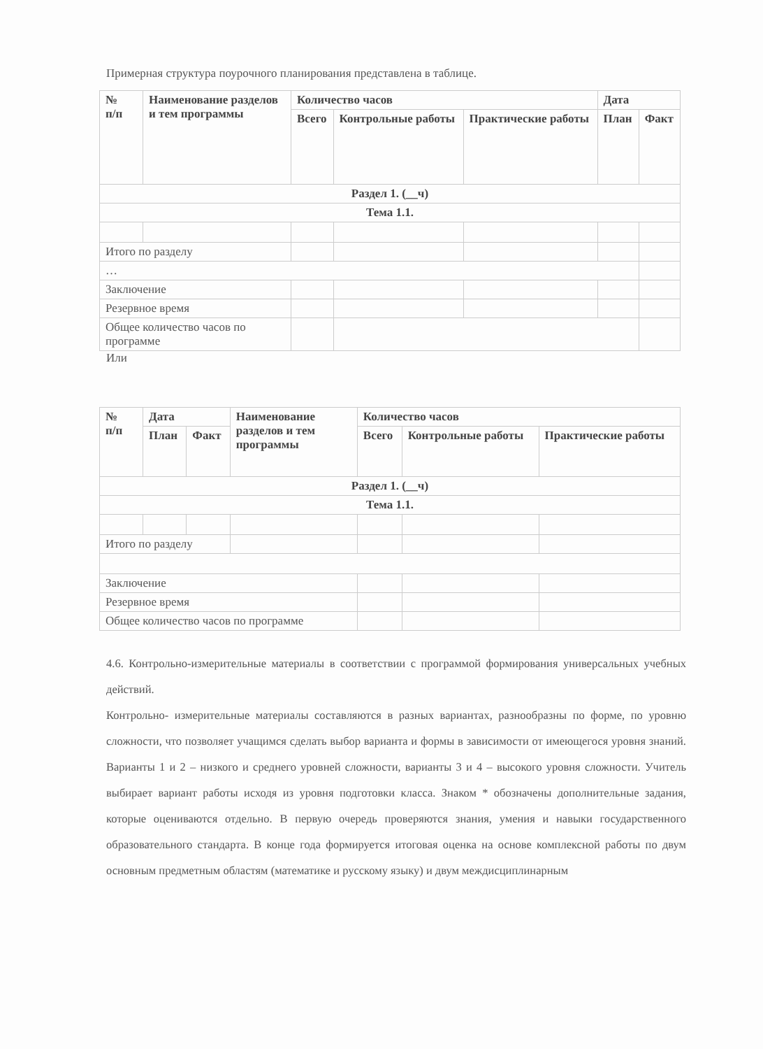Примерная структура поурочного планирования представлена в таблице.
| № п/п | Наименование разделов и тем программы | Количество часов | | | Дата | |
| --- | --- | --- | --- | --- | --- | --- |
| | | Всего | Контрольные работы | Практические работы | План | Факт |
| Раздел 1. (__ч) | | | | | | |
| Тема 1.1. | | | | | | |
| Итого по разделу | | | | | | |
| … | | | | | | |
| Заключение | | | | | | |
| Резервное время | | | | | | |
| Общее количество часов по программе | | | | | | |
Или
| № п/п | Дата | | Наименование разделов и тем программы | Количество часов | | |
| --- | --- | --- | --- | --- | --- | --- |
| | План | Факт | | Всего | Контрольные работы | Практические работы |
| Раздел 1. (__ч) | | | | | | |
| Тема 1.1. | | | | | | |
| Итого по разделу | | | | | | |
| Заключение | | | | | | |
| Резервное время | | | | | | |
| Общее количество часов по программе | | | | | | |
4.6. Контрольно-измерительные материалы в соответствии с программой формирования универсальных учебных действий.
Контрольно- измерительные материалы составляются в разных вариантах, разнообразны по форме, по уровню сложности, что позволяет учащимся сделать выбор варианта и формы в зависимости от имеющегося уровня знаний. Варианты 1 и 2 – низкого и среднего уровней сложности, варианты 3 и 4 – высокого уровня сложности. Учитель выбирает вариант работы исходя из уровня подготовки класса. Знаком * обозначены дополнительные задания, которые оцениваются отдельно. В первую очередь проверяются знания, умения и навыки государственного образовательного стандарта. В конце года формируется итоговая оценка на основе комплексной работы по двум основным предметным областям (математике и русскому языку) и двум междисциплинарным